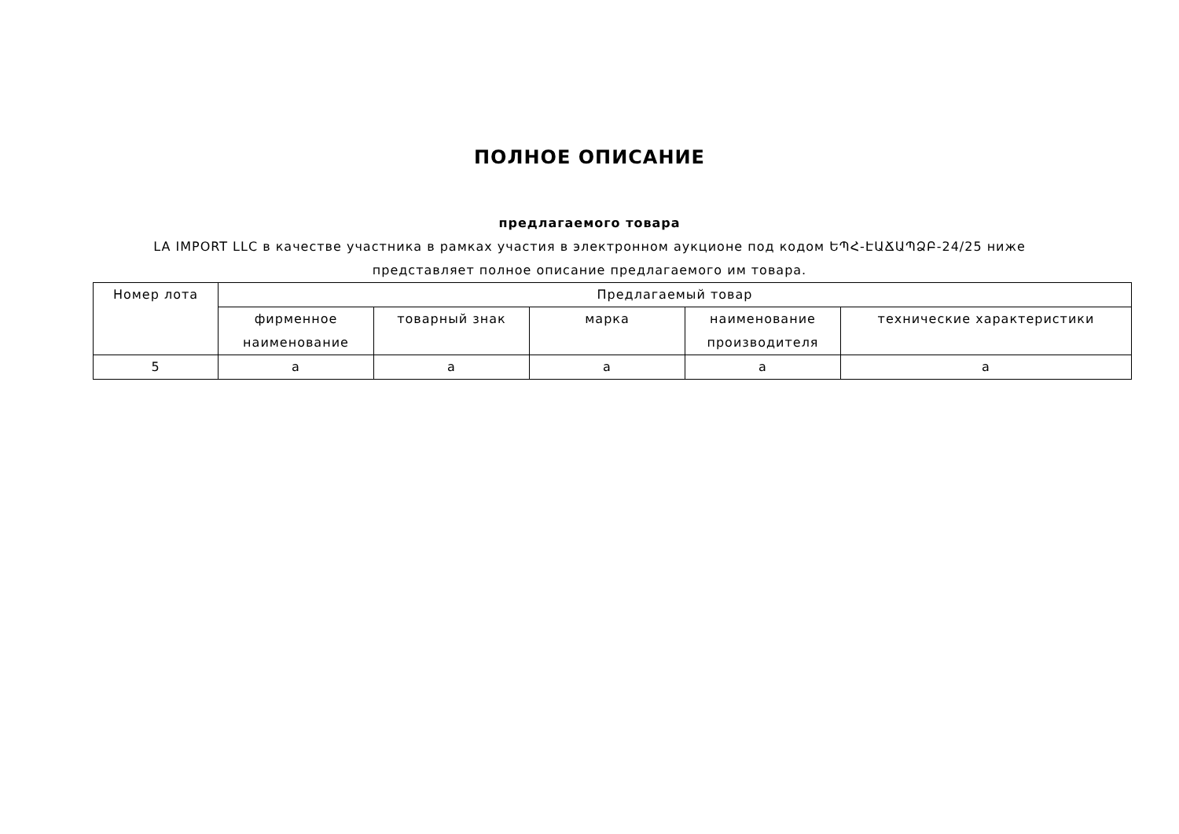ПОЛНОЕ ОПИСАНИЕ
предлагаемого товара
LA IMPORT LLC в качестве участника в рамках участия в электронном аукционе под кодом ԵՊՀ-ԷԱՃԱՊՁԲ-24/25 ниже представляет полное описание предлагаемого им товара.
| Номер лота | Предлагаемый товар | | | | |
| --- | --- | --- | --- | --- | --- |
| | фирменное наименование | товарный знак | марка | наименование производителя | технические характеристики |
| 5 | a | a | a | a | a |